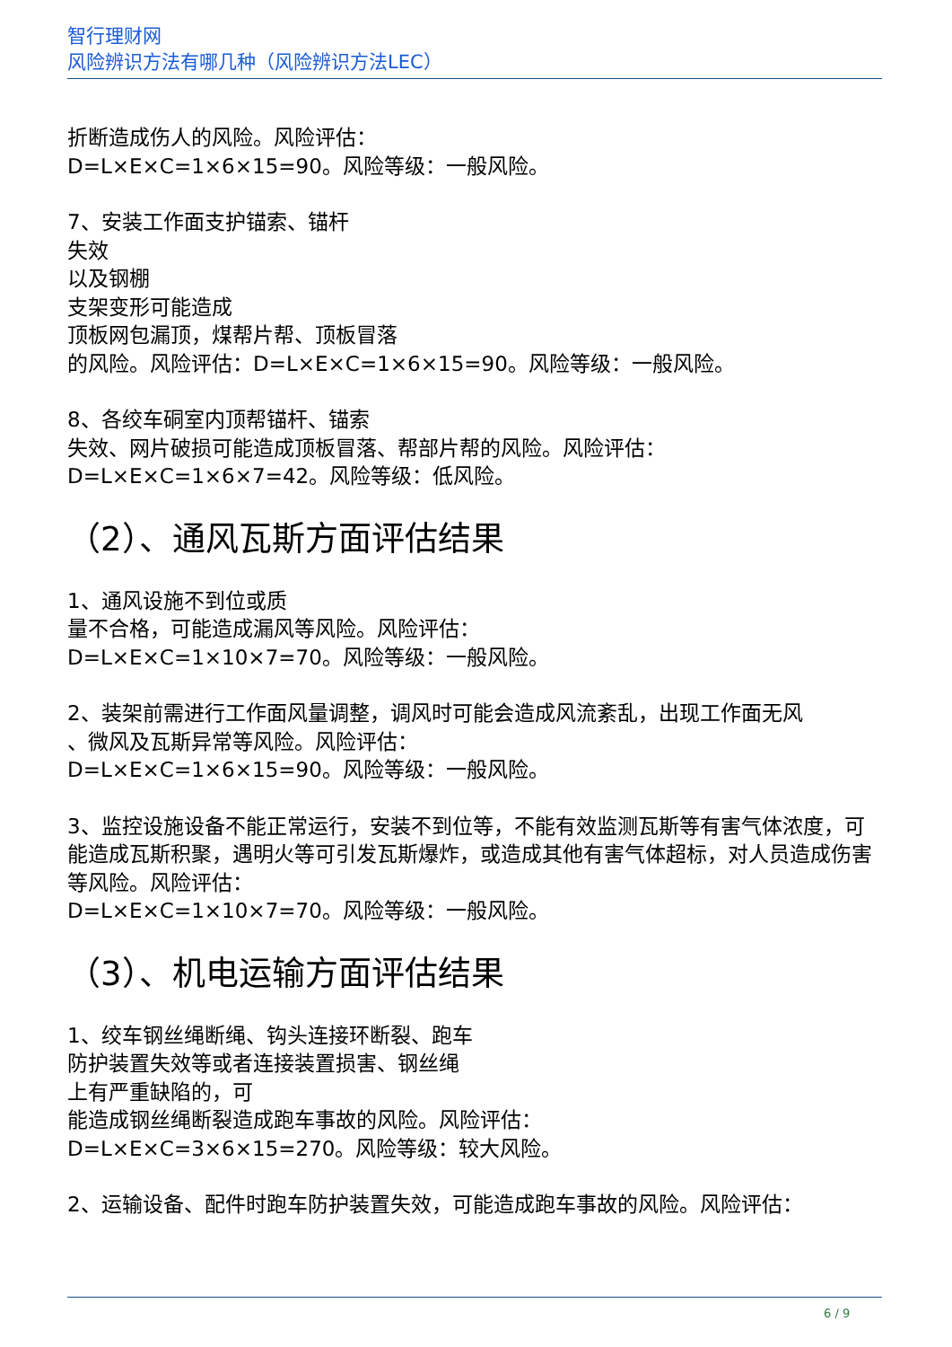智行理财网
风险辨识方法有哪几种（风险辨识方法LEC）
折断造成伤人的风险。风险评估：
D=L×E×C=1×6×15=90。风险等级：一般风险。
7、安装工作面支护锚索、锚杆
失效
以及钢棚
支架变形可能造成
顶板网包漏顶，煤帮片帮、顶板冒落
的风险。风险评估：D=L×E×C=1×6×15=90。风险等级：一般风险。
8、各绞车硐室内顶帮锚杆、锚索
失效、网片破损可能造成顶板冒落、帮部片帮的风险。风险评估：
D=L×E×C=1×6×7=42。风险等级：低风险。
（2）、通风瓦斯方面评估结果
1、通风设施不到位或质
量不合格，可能造成漏风等风险。风险评估：
D=L×E×C=1×10×7=70。风险等级：一般风险。
2、装架前需进行工作面风量调整，调风时可能会造成风流紊乱，出现工作面无风
、微风及瓦斯异常等风险。风险评估：
D=L×E×C=1×6×15=90。风险等级：一般风险。
3、监控设施设备不能正常运行，安装不到位等，不能有效监测瓦斯等有害气体浓度，可能造成瓦斯积聚，遇明火等可引发瓦斯爆炸，或造成其他有害气体超标，对人员造成伤害等风险。风险评估：
D=L×E×C=1×10×7=70。风险等级：一般风险。
（3）、机电运输方面评估结果
1、绞车钢丝绳断绳、钩头连接环断裂、跑车
防护装置失效等或者连接装置损害、钢丝绳
上有严重缺陷的，可
能造成钢丝绳断裂造成跑车事故的风险。风险评估：
D=L×E×C=3×6×15=270。风险等级：较大风险。
2、运输设备、配件时跑车防护装置失效，可能造成跑车事故的风险。风险评估：
6 / 9